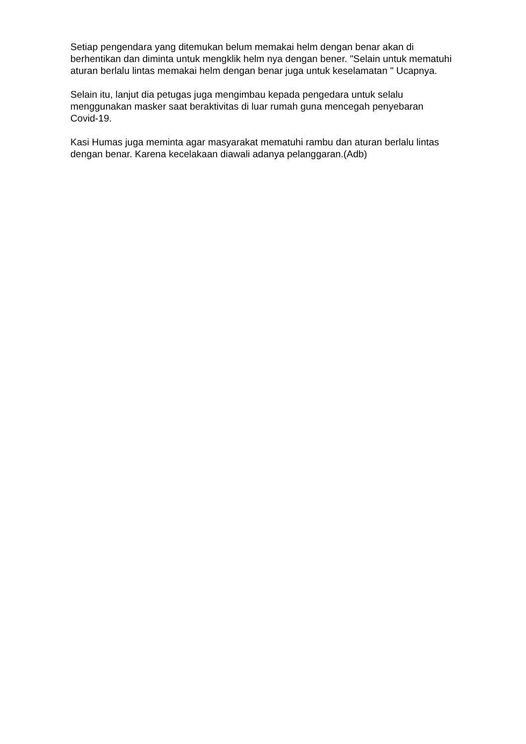Setiap pengendara yang ditemukan belum memakai helm dengan benar akan di berhentikan dan diminta untuk mengklik helm nya dengan bener. "Selain untuk mematuhi aturan berlalu lintas memakai helm dengan benar juga untuk keselamatan " Ucapnya.
Selain itu, lanjut dia petugas juga mengimbau kepada pengedara untuk selalu menggunakan masker saat beraktivitas di luar rumah guna mencegah penyebaran Covid-19.
Kasi Humas juga meminta agar masyarakat mematuhi rambu dan aturan berlalu lintas dengan benar. Karena kecelakaan diawali adanya pelanggaran.(Adb)